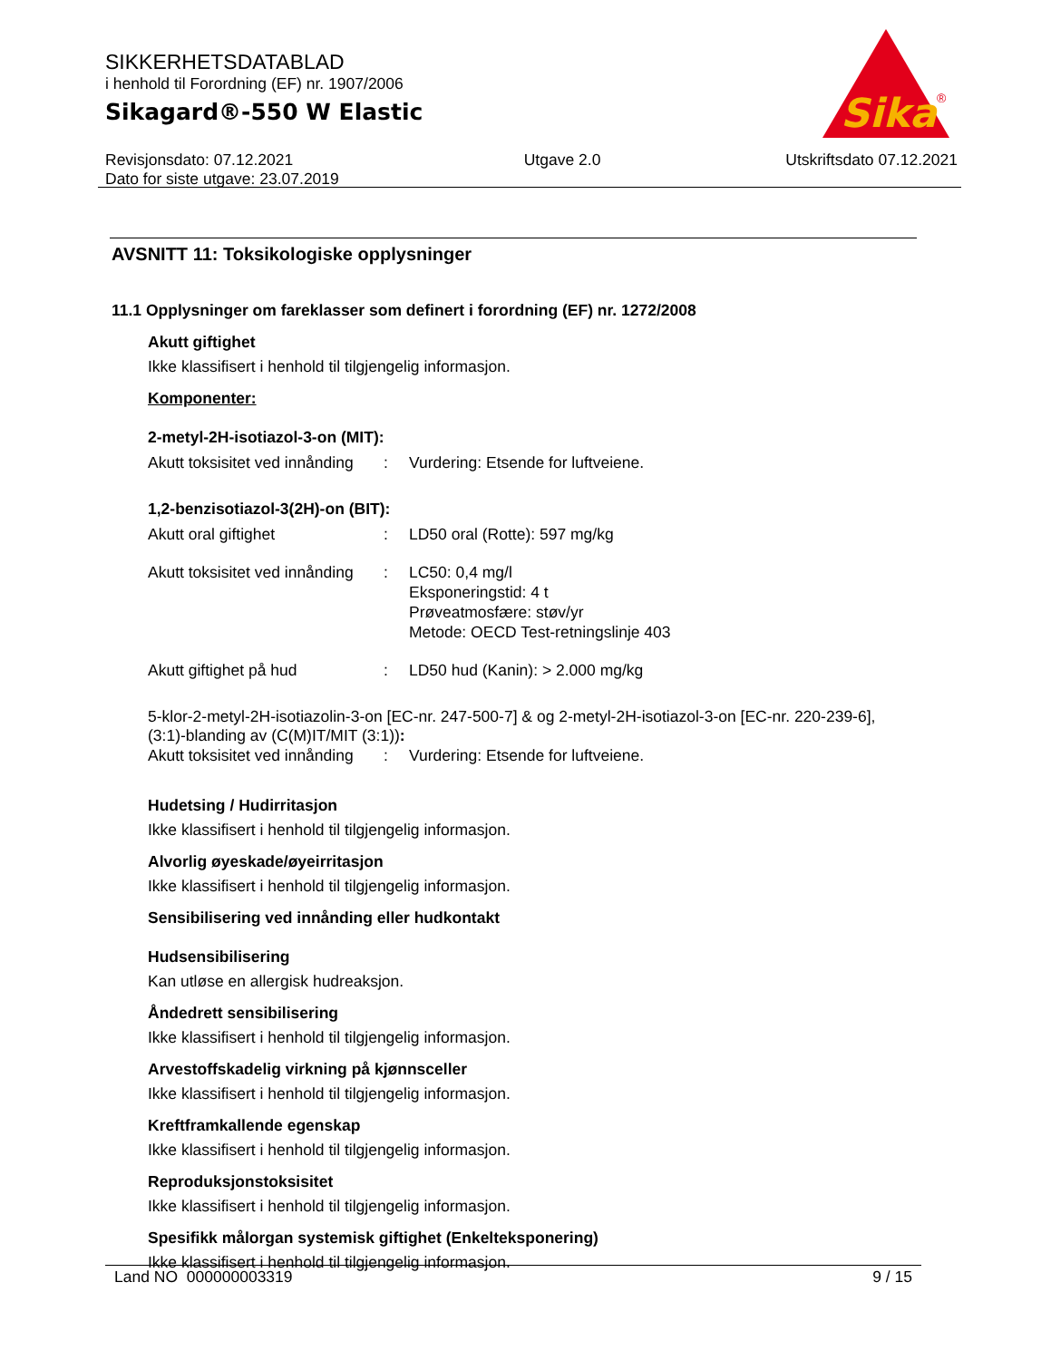SIKKERHETSDATABLAD
i henhold til Forordning (EF) nr. 1907/2006
Sikagard®-550 W Elastic
Revisjonsdato: 07.12.2021
Dato for siste utgave: 23.07.2019
Utgave 2.0 Utskriftsdato 07.12.2021
Sika
®
AVSNITT 11: Toksikologiske opplysninger
11.1 Opplysninger om fareklasser som definert i forordning (EF) nr. 1272/2008
Akutt giftighet
Ikke klassifisert i henhold til tilgjengelig informasjon.
Komponenter:
2-metyl-2H-isotiazol-3-on (MIT):
| Akutt toksisitet ved innånding | : | Vurdering: Etsende for luftveiene. |
1,2-benzisotiazol-3(2H)-on (BIT):
| Akutt oral giftighet | : | LD50 oral (Rotte): 597 mg/kg |
| Akutt toksisitet ved innånding | : | LC50: 0,4 mg/l Eksponeringstid: 4 t Prøveatmosfære: støv/yr Metode: OECD Test-retningslinje 403 |
| Akutt giftighet på hud | : | LD50 hud (Kanin): > 2.000 mg/kg |
5-klor-2-metyl-2H-isotiazolin-3-on [EC-nr. 247-500-7] & og 2-metyl-2H-isotiazol-3-on [EC-nr. 220-239-6], (3:1)-blanding av (C(M)IT/MIT (3:1)):
| Akutt toksisitet ved innånding | : | Vurdering: Etsende for luftveiene. |
Hudetsing / Hudirritasjon
Ikke klassifisert i henhold til tilgjengelig informasjon.
Alvorlig øyeskade/øyeirritasjon
Ikke klassifisert i henhold til tilgjengelig informasjon.
Sensibilisering ved innånding eller hudkontakt
Hudsensibilisering
Kan utløse en allergisk hudreaksjon.
Åndedrett sensibilisering
Ikke klassifisert i henhold til tilgjengelig informasjon.
Arvestoffskadelig virkning på kjønnsceller
Ikke klassifisert i henhold til tilgjengelig informasjon.
Kreftframkallende egenskap
Ikke klassifisert i henhold til tilgjengelig informasjon.
Reproduksjonstoksisitet
Ikke klassifisert i henhold til tilgjengelig informasjon.
Spesifikk målorgan systemisk giftighet (Enkelteksponering)
Ikke klassifisert i henhold til tilgjengelig informasjon.
Land NO 000000003319 9 / 15